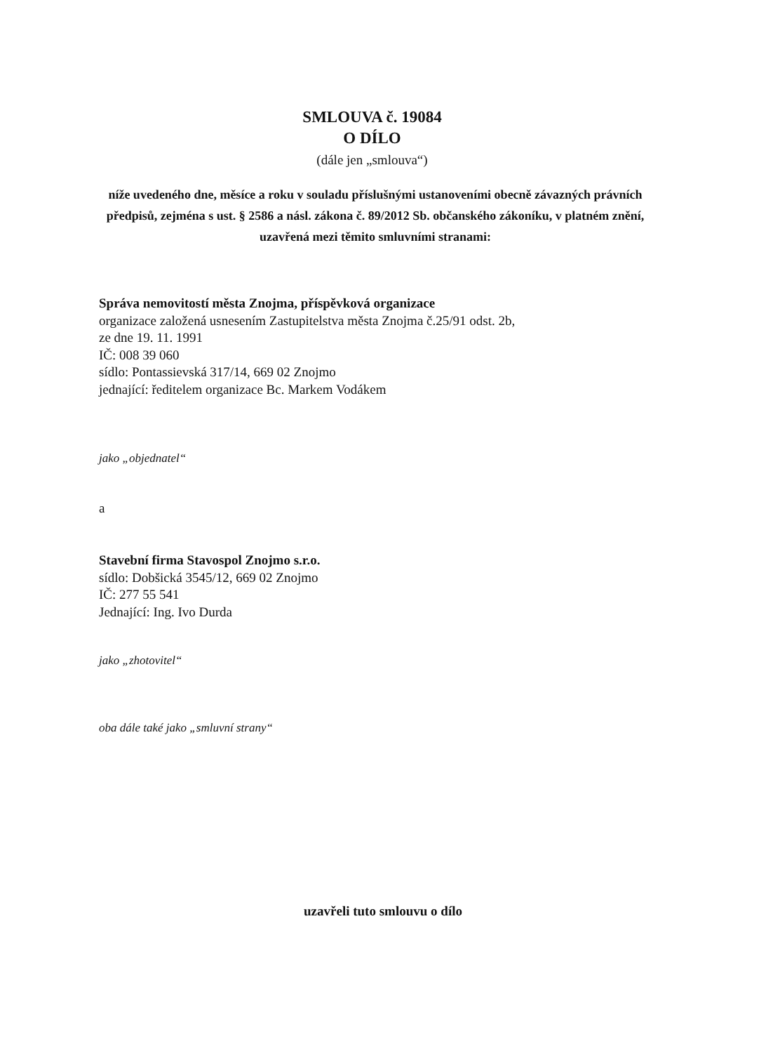SMLOUVA č. 19084
O DÍLO
(dále jen „smlouva“)
níže uvedeného dne, měsíce a roku v souladu příslušnými ustanoveními obecně závazných právních předpisů, zejména s ust. § 2586 a násl. zákona č. 89/2012 Sb. občanského zákoníku, v platném znění, uzavřená mezi těmito smluvními stranami:
Správa nemovitostí města Znojma, příspěvková organizace
organizace založená usnesením Zastupitelstva města Znojma č.25/91 odst. 2b,
ze dne 19. 11. 1991
IČ: 008 39 060
sídlo: Pontassievská 317/14, 669 02 Znojmo
jednající: ředitelem organizace Bc. Markem Vodákem
jako „objednatel“
a
Stavební firma Stavospol Znojmo s.r.o.
sídlo: Dobšická 3545/12, 669 02 Znojmo
IČ: 277 55 541
Jednající: Ing. Ivo Durda
jako „zhotovitel“
oba dále také jako „smluvní strany“
uzavřeli tuto smlouvu o dílo